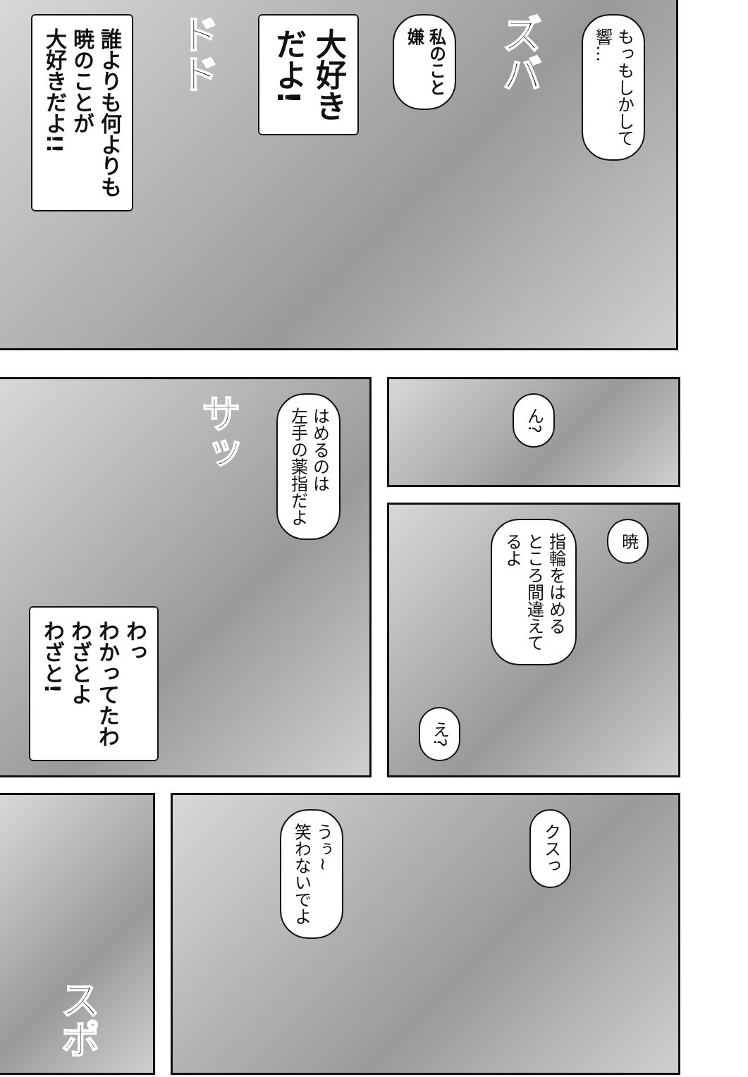もっもしかして
響…
ズバ
私のこと
嫌
大好き
だよ!
ドド
誰よりも何よりも
暁のことが
大好きだよ!!
ん?
暁
指輪をはめる
ところ間違えて
るよ
え?
はめるのは
左手の薬指だよ
サッ
わっ
わかってたわ
わざとよ
わざと!
クスっ
うぅ~
笑わないでよ
スポ